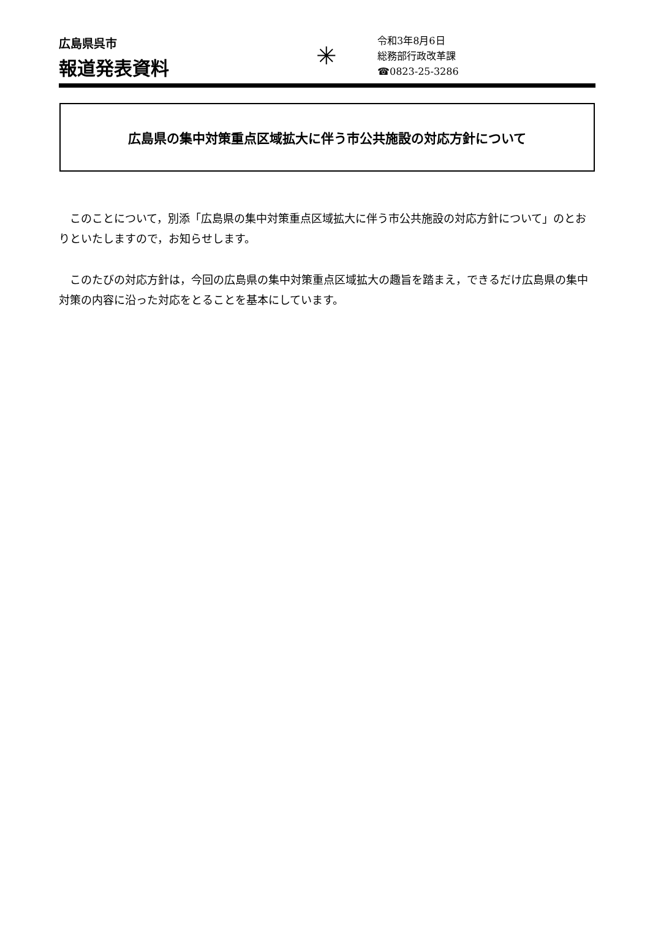広島県呉市
報道発表資料
✳
令和3年8月6日
総務部行政改革課
☎0823-25-3286
広島県の集中対策重点区域拡大に伴う市公共施設の対応方針について
このことについて，別添「広島県の集中対策重点区域拡大に伴う市公共施設の対応方針について」のとおりといたしますので，お知らせします。
このたびの対応方針は，今回の広島県の集中対策重点区域拡大の趣旨を踏まえ，できるだけ広島県の集中対策の内容に沿った対応をとることを基本にしています。